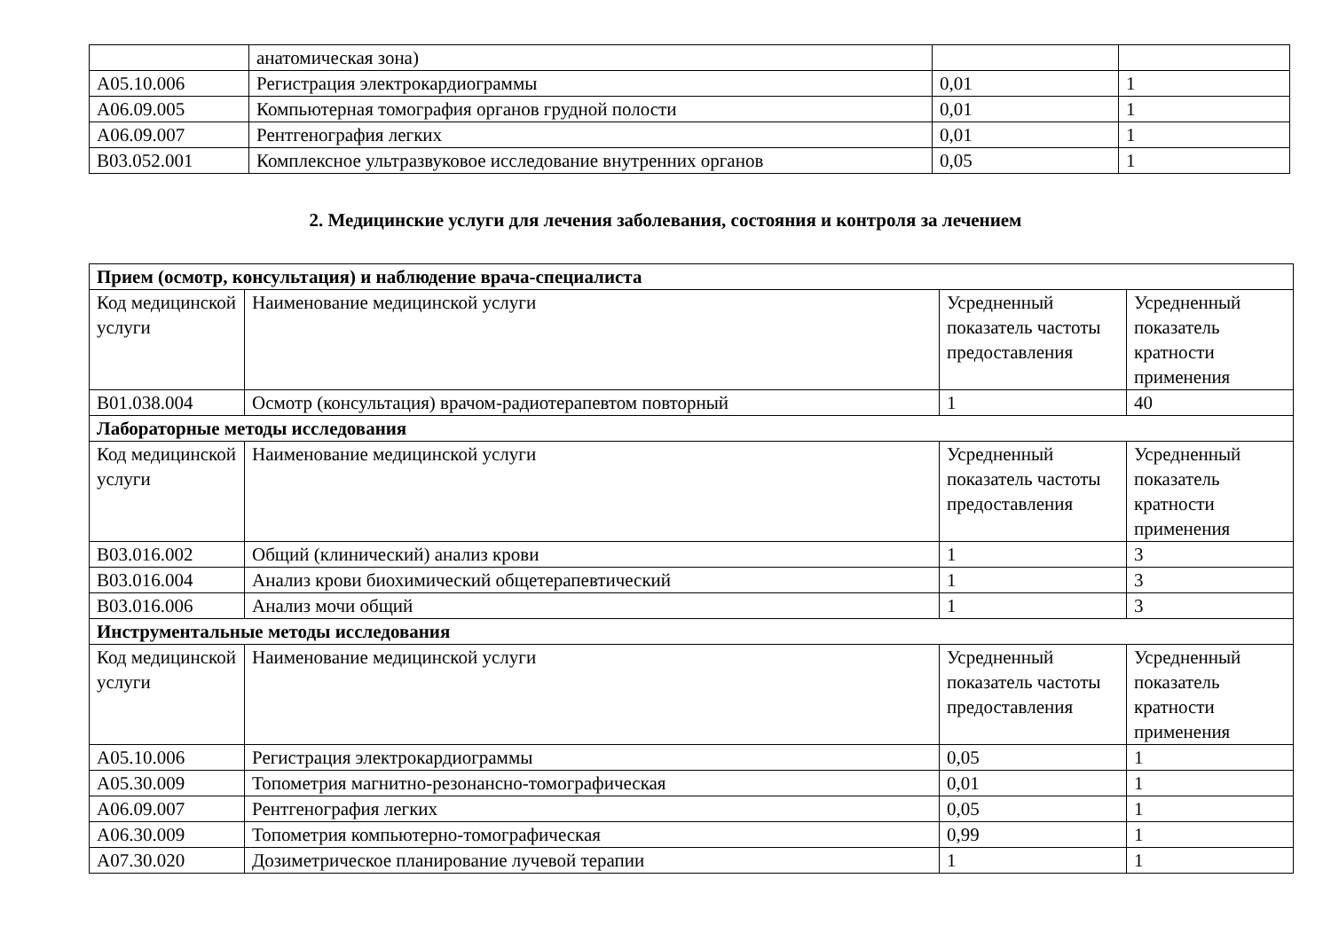| | анатомическая зона) | | |
| A05.10.006 | Регистрация электрокардиограммы | 0,01 | 1 |
| A06.09.005 | Компьютерная томография органов грудной полости | 0,01 | 1 |
| A06.09.007 | Рентгенография легких | 0,01 | 1 |
| B03.052.001 | Комплексное ультразвуковое исследование внутренних органов | 0,05 | 1 |
2. Медицинские услуги для лечения заболевания, состояния и контроля за лечением
| Прием (осмотр, консультация) и наблюдение врача-специалиста | | | |
| Код медицинской услуги | Наименование медицинской услуги | Усредненный показатель частоты предоставления | Усредненный показатель кратности применения |
| B01.038.004 | Осмотр (консультация) врачом-радиотерапевтом повторный | 1 | 40 |
| Лабораторные методы исследования | | | |
| Код медицинской услуги | Наименование медицинской услуги | Усредненный показатель частоты предоставления | Усредненный показатель кратности применения |
| B03.016.002 | Общий (клинический) анализ крови | 1 | 3 |
| B03.016.004 | Анализ крови биохимический общетерапевтический | 1 | 3 |
| B03.016.006 | Анализ мочи общий | 1 | 3 |
| Инструментальные методы исследования | | | |
| Код медицинской услуги | Наименование медицинской услуги | Усредненный показатель частоты предоставления | Усредненный показатель кратности применения |
| A05.10.006 | Регистрация электрокардиограммы | 0,05 | 1 |
| A05.30.009 | Топометрия магнитно-резонансно-томографическая | 0,01 | 1 |
| A06.09.007 | Рентгенография легких | 0,05 | 1 |
| A06.30.009 | Топометрия компьютерно-томографическая | 0,99 | 1 |
| A07.30.020 | Дозиметрическое планирование лучевой терапии | 1 | 1 |